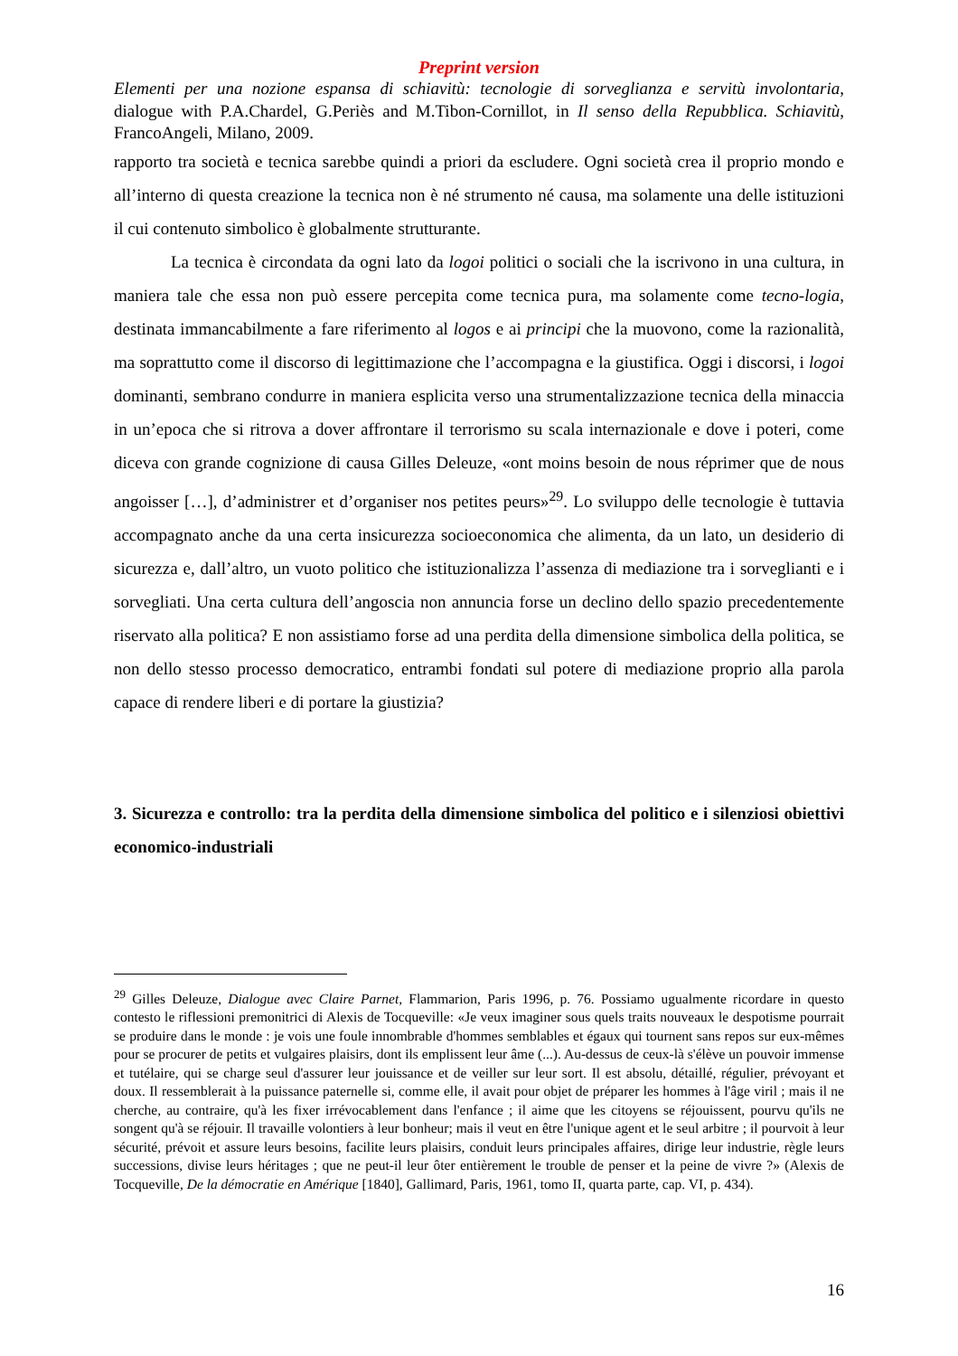Preprint version
Elementi per una nozione espansa di schiavitù: tecnologie di sorveglianza e servitù involontaria, dialogue with P.A.Chardel, G.Periès and M.Tibon-Cornillot, in Il senso della Repubblica. Schiavitù, FrancoAngeli, Milano, 2009.
rapporto tra società e tecnica sarebbe quindi a priori da escludere. Ogni società crea il proprio mondo e all’interno di questa creazione la tecnica non è né strumento né causa, ma solamente una delle istituzioni il cui contenuto simbolico è globalmente strutturante.
La tecnica è circondata da ogni lato da logoi politici o sociali che la iscrivono in una cultura, in maniera tale che essa non può essere percepita come tecnica pura, ma solamente come tecno-logia, destinata immancabilmente a fare riferimento al logos e ai principi che la muovono, come la razionalità, ma soprattutto come il discorso di legittimazione che l’accompagna e la giustifica. Oggi i discorsi, i logoi dominanti, sembrano condurre in maniera esplicita verso una strumentalizzazione tecnica della minaccia in un’epoca che si ritrova a dover affrontare il terrorismo su scala internazionale e dove i poteri, come diceva con grande cognizione di causa Gilles Deleuze, «ont moins besoin de nous réprimer que de nous angoisser […], d’administrer et d’organiser nos petites peurs»<sup>29</sup>. Lo sviluppo delle tecnologie è tuttavia accompagnato anche da una certa insicurezza socioeconomica che alimenta, da un lato, un desiderio di sicurezza e, dall’altro, un vuoto politico che istituzionalizza l’assenza di mediazione tra i sorveglianti e i sorvegliati. Una certa cultura dell’angoscia non annuncia forse un declino dello spazio precedentemente riservato alla politica? E non assistiamo forse ad una perdita della dimensione simbolica della politica, se non dello stesso processo democratico, entrambi fondati sul potere di mediazione proprio alla parola capace di rendere liberi e di portare la giustizia?
3. Sicurezza e controllo: tra la perdita della dimensione simbolica del politico e i silenziosi obiettivi economico-industriali
<sup>29</sup> Gilles Deleuze, Dialogue avec Claire Parnet, Flammarion, Paris 1996, p. 76. Possiamo ugualmente ricordare in questo contesto le riflessioni premonitrici di Alexis de Tocqueville: «Je veux imaginer sous quels traits nouveaux le despotisme pourrait se produire dans le monde : je vois une foule innombrable d'hommes semblables et égaux qui tournent sans repos sur eux-mêmes pour se procurer de petits et vulgaires plaisirs, dont ils emplissent leur âme (...). Au-dessus de ceux-là s'élève un pouvoir immense et tutélaire, qui se charge seul d'assurer leur jouissance et de veiller sur leur sort. Il est absolu, détaillé, régulier, prévoyant et doux. Il ressemblerait à la puissance paternelle si, comme elle, il avait pour objet de préparer les hommes à l'âge viril ; mais il ne cherche, au contraire, qu'à les fixer irrévocablement dans l'enfance ; il aime que les citoyens se réjouissent, pourvu qu'ils ne songent qu'à se réjouir. Il travaille volontiers à leur bonheur; mais il veut en être l'unique agent et le seul arbitre ; il pourvoit à leur sécurité, prévoit et assure leurs besoins, facilite leurs plaisirs, conduit leurs principales affaires, dirige leur industrie, règle leurs successions, divise leurs héritages ; que ne peut-il leur ôter entièrement le trouble de penser et la peine de vivre ?» (Alexis de Tocqueville, De la démocratie en Amérique [1840], Gallimard, Paris, 1961, tomo II, quarta parte, cap. VI, p. 434).
16